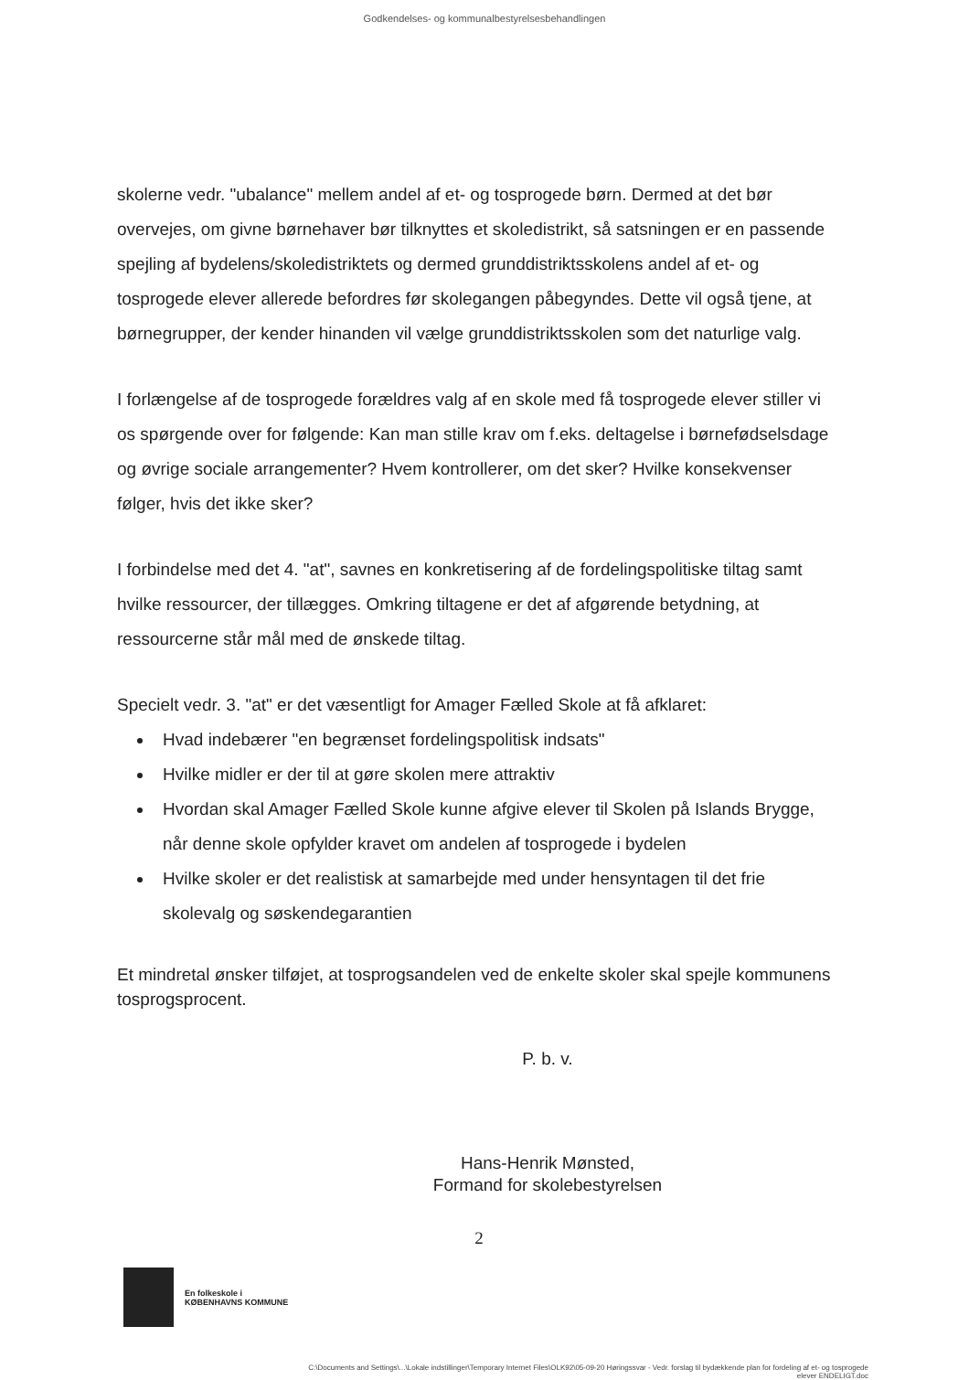Godkendelses- og kommunalbestyrelsesbehandlingen
skolerne vedr. "ubalance" mellem andel af et- og tosprogede børn. Dermed at det bør overvejes, om givne børnehaver bør tilknyttes et skoledistrikt, så satsningen er en passende spejling af bydelens/skoledistriktets og dermed grunddistriktsskolens andel af et- og tosprogede elever allerede befordres før skolegangen påbegyndes. Dette vil også tjene, at børnegrupper, der kender hinanden vil vælge grunddistriktsskolen som det naturlige valg.
I forlængelse af de tosprogede forældres valg af en skole med få tosprogede elever stiller vi os spørgende over for følgende: Kan man stille krav om f.eks. deltagelse i børnefødselsdage og øvrige sociale arrangementer? Hvem kontrollerer, om det sker? Hvilke konsekvenser følger, hvis det ikke sker?
I forbindelse med det 4. "at", savnes en konkretisering af de fordelingspolitiske tiltag samt hvilke ressourcer, der tillægges. Omkring tiltagene er det af afgørende betydning, at ressourcerne står mål med de ønskede tiltag.
Specielt vedr. 3. "at" er det væsentligt for Amager Fælled Skole at få afklaret:
Hvad indebærer "en begrænset fordelingspolitisk indsats"
Hvilke midler er der til at gøre skolen mere attraktiv
Hvordan skal Amager Fælled Skole kunne afgive elever til Skolen på Islands Brygge, når denne skole opfylder kravet om andelen af tosprogede i bydelen
Hvilke skoler er det realistisk at samarbejde med under hensyntagen til det frie skolevalg og søskendegarantien
Et mindretal ønsker tilføjet, at tosprogsandelen ved de enkelte skoler skal spejle kommunens tosprogsprocent.
P. b. v.
Hans-Henrik Mønsted,
Formand for skolebestyrelsen
2
En folkeskole i
KØBENHAVNS KOMMUNE
C:\Documents and Settings\...\Lokale indstillinger\Temporary Internet Files\OLK92\05-09-20 Høringssvar - Vedr. forslag til bydækkende plan for fordeling af et- og tosprogede
elever ENDELIGT.doc